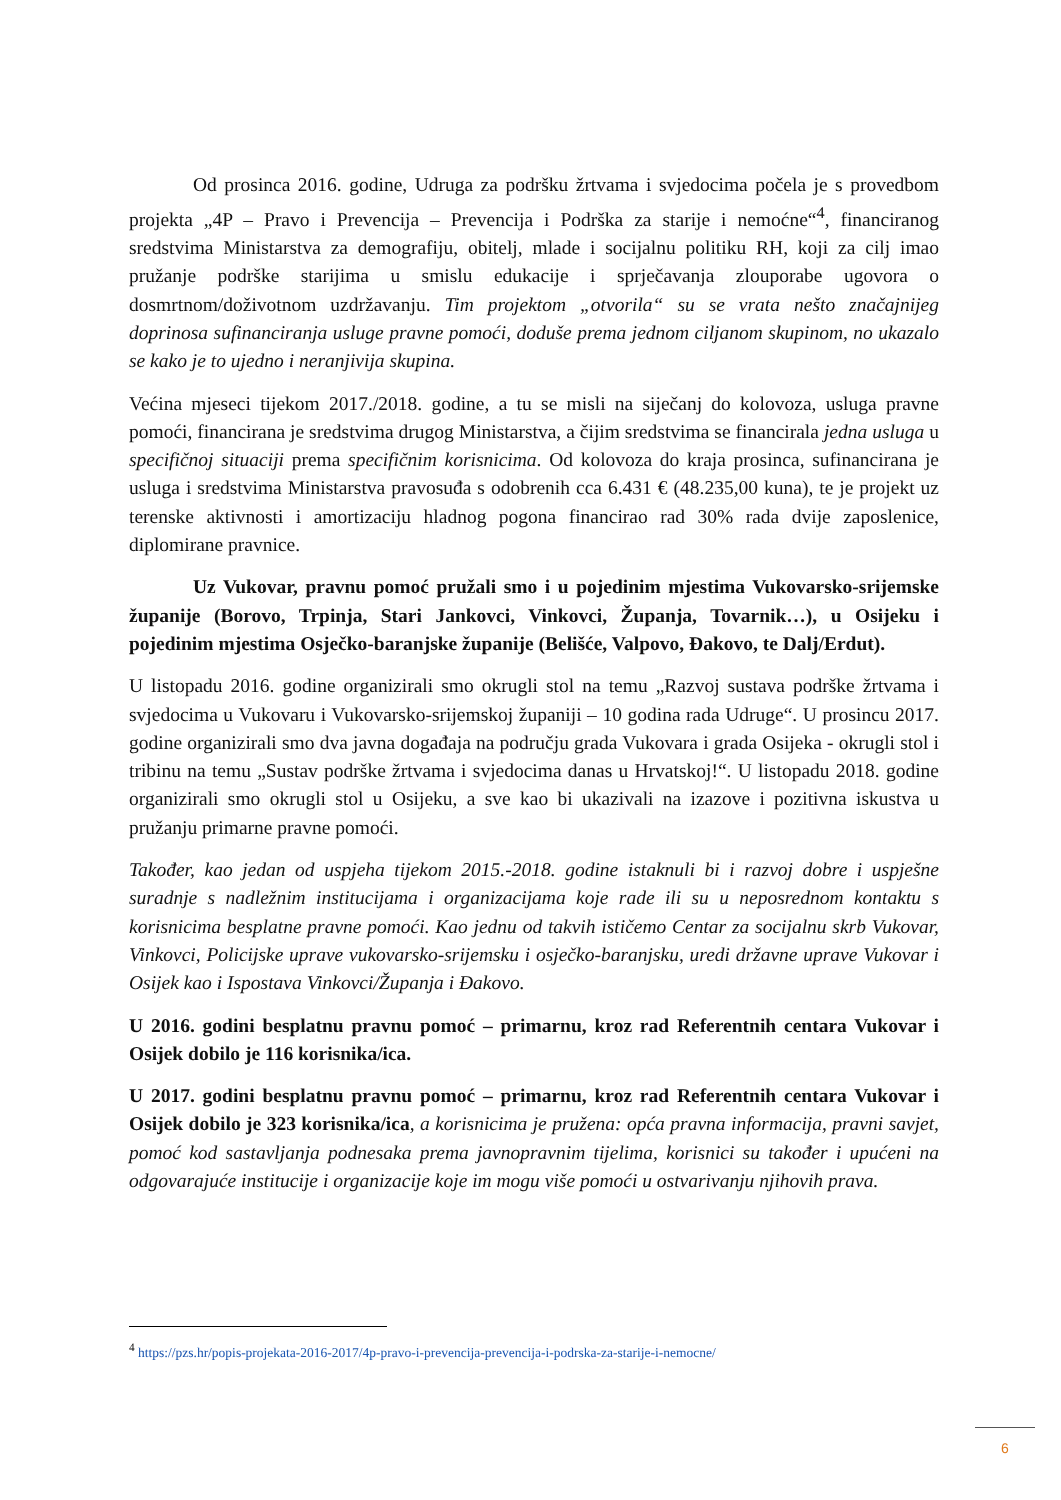Od prosinca 2016. godine, Udruga za podršku žrtvama i svjedocima počela je s provedbom projekta „4P – Pravo i Prevencija – Prevencija i Podrška za starije i nemoćne“<sup>4</sup>, financiranog sredstvima Ministarstva za demografiju, obitelj, mlade i socijalnu politiku RH, koji za cilj imao pružanje podrške starijima u smislu edukacije i sprječavanja zlouporabe ugovora o dosmrtnom/doživotnom uzdržavanju. Tim projektom „otvorila“ su se vrata nešto značajnijeg doprinosa sufinanciranja usluge pravne pomoći, doduše prema jednom ciljanom skupinom, no ukazalo se kako je to ujedno i neranjivija skupina.
Većina mjeseci tijekom 2017./2018. godine, a tu se misli na siječanj do kolovoza, usluga pravne pomoći, financirana je sredstvima drugog Ministarstva, a čijim sredstvima se financirala jedna usluga u specifičnoj situaciji prema specifičnim korisnicima. Od kolovoza do kraja prosinca, sufinancirana je usluga i sredstvima Ministarstva pravosuđa s odobrenih cca 6.431 € (48.235,00 kuna), te je projekt uz terenske aktivnosti i amortizaciju hladnog pogona financirao rad 30% rada dvije zaposlenice, diplomirane pravnice.
Uz Vukovar, pravnu pomoć pružali smo i u pojedinim mjestima Vukovarsko-srijemske županije (Borovo, Trpinja, Stari Jankovci, Vinkovci, Županja, Tovarnik…), u Osijeku i pojedinim mjestima Osječko-baranjske županije (Belišće, Valpovo, Đakovo, te Dalj/Erdut).
U listopadu 2016. godine organizirali smo okrugli stol na temu „Razvoj sustava podrške žrtvama i svjedocima u Vukovaru i Vukovarsko-srijemskoj županiji – 10 godina rada Udruge“. U prosincu 2017. godine organizirali smo dva javna događaja na području grada Vukovara i grada Osijeka - okrugli stol i tribinu na temu „Sustav podrške žrtvama i svjedocima danas u Hrvatskoj!“. U listopadu 2018. godine organizirali smo okrugli stol u Osijeku, a sve kao bi ukazivali na izazove i pozitivna iskustva u pružanju primarne pravne pomoći.
Također, kao jedan od uspjeha tijekom 2015.-2018. godine istaknuli bi i razvoj dobre i uspješne suradnje s nadležnim institucijama i organizacijama koje rade ili su u neposrednom kontaktu s korisnicima besplatne pravne pomoći. Kao jednu od takvih ističemo Centar za socijalnu skrb Vukovar, Vinkovci, Policijske uprave vukovarsko-srijemsku i osječko-baranjsku, uredi državne uprave Vukovar i Osijek kao i Ispostava Vinkovci/Županja i Đakovo.
U 2016. godini besplatnu pravnu pomoć – primarnu, kroz rad Referentnih centara Vukovar i Osijek dobilo je 116 korisnika/ica.
U 2017. godini besplatnu pravnu pomoć – primarnu, kroz rad Referentnih centara Vukovar i Osijek dobilo je 323 korisnika/ica, a korisnicima je pružena: opća pravna informacija, pravni savjet, pomoć kod sastavljanja podnesaka prema javnopravnim tijelima, korisnici su također i upućeni na odgovarajuće institucije i organizacije koje im mogu više pomoći u ostvarivanju njihovih prava.
<sup>4</sup> https://pzs.hr/popis-projekata-2016-2017/4p-pravo-i-prevencija-prevencija-i-podrska-za-starije-i-nemocne/
6